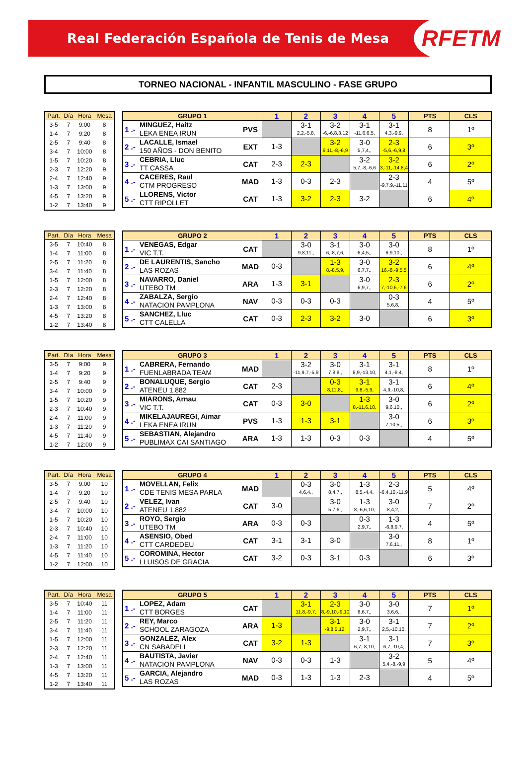Real Federación Española de Tenis de Mesa
RFETM
TORNEO NACIONAL - INFANTIL MASCULINO - FASE GRUPO
| Part. | Día | Hora | Mesa |
| --- | --- | --- | --- |
| 3-5 | 7 | 9:00 | 8 |
| 1-4 | 7 | 9:20 | 8 |
| 2-5 | 7 | 9:40 | 8 |
| 3-4 | 7 | 10:00 | 8 |
| 1-5 | 7 | 10:20 | 8 |
| 2-3 | 7 | 12:20 | 9 |
| 2-4 | 7 | 12:40 | 9 |
| 1-3 | 7 | 13:00 | 9 |
| 4-5 | 7 | 13:20 | 9 |
| 1-2 | 7 | 13:40 | 9 |
| GRUPO 1 | | | 1 | 2 | 3 | 4 | 5 | | PTS | CLS |
| --- | --- | --- | --- | --- | --- | --- | --- | --- | --- | --- |
| 1 .- | MINGUEZ, Haitz LEKA ENEA IRUN | PVS | | 3-1 2,2,-5,8, | 3-2 -6,-6,8,3,12 | 3-1 -11,6,6,5, | 3-1 4,3,-9,9, | | 8 | 1º |
| 2 .- | LACALLE, Ismael 150 AÑOS - DON BENITO | EXT | 1-3 | | 3-2 9,11,-8,-6,9 | 3-0 5,7,4,, | 2-3 -5,6,-6,9,8 | | 6 | 3º |
| 3 .- | CEBRIA, Lluc TT CASSA | CAT | 2-3 | 2-3 | | 3-2 5,7,-8,-6,6 | 3-2 3,-11,-14,8,4 | | 6 | 2º |
| 4 .- | CACERES, Raul CTM PROGRESO | MAD | 1-3 | 0-3 | 2-3 | | 2-3 -9,7,9,-11,11 | | 4 | 5º |
| 5 .- | LLORENS, Victor CTT RIPOLLET | CAT | 1-3 | 3-2 | 2-3 | 3-2 | | | 6 | 4º |
| Part. | Día | Hora | Mesa |
| --- | --- | --- | --- |
| 3-5 | 7 | 10:40 | 8 |
| 1-4 | 7 | 11:00 | 8 |
| 2-5 | 7 | 11:20 | 8 |
| 3-4 | 7 | 11:40 | 8 |
| 1-5 | 7 | 12:00 | 8 |
| 2-3 | 7 | 12:20 | 8 |
| 2-4 | 7 | 12:40 | 8 |
| 1-3 | 7 | 13:00 | 8 |
| 4-5 | 7 | 13:20 | 8 |
| 1-2 | 7 | 13:40 | 8 |
| GRUPO 2 | | | 1 | 2 | 3 | 4 | 5 | | PTS | CLS |
| --- | --- | --- | --- | --- | --- | --- | --- | --- | --- | --- |
| 1 .- | VENEGAS, Edgar VIC T.T. | CAT | | 3-0 9,8,11,, | 3-1 6,-8,7,6, | 3-0 6,4,5,, | 3-0 6,9,10,, | | 8 | 1º |
| 2 .- | DE LAURENTIS, Sancho LAS ROZAS | MAD | 0-3 | | 1-3 8,-8,5,9, | 3-0 6,7,7,, | 3-2 16,-8,-9,5,5 | | 6 | 4º |
| 3 .- | NAVARRO, Daniel UTEBO TM | ARA | 1-3 | 3-1 | | 3-0 6,9,7,, | 2-3 7,-10,6,-7,6 | | 6 | 2º |
| 4 .- | ZABALZA, Sergio NATACION PAMPLONA | NAV | 0-3 | 0-3 | 0-3 | | 0-3 5,6,8,, | | 4 | 5º |
| 5 .- | SANCHEZ, Lluc CTT CALELLA | CAT | 0-3 | 2-3 | 3-2 | 3-0 | | | 6 | 3º |
| Part. | Día | Hora | Mesa |
| --- | --- | --- | --- |
| 3-5 | 7 | 9:00 | 9 |
| 1-4 | 7 | 9:20 | 9 |
| 2-5 | 7 | 9:40 | 9 |
| 3-4 | 7 | 10:00 | 9 |
| 1-5 | 7 | 10:20 | 9 |
| 2-3 | 7 | 10:40 | 9 |
| 2-4 | 7 | 11:00 | 9 |
| 1-3 | 7 | 11:20 | 9 |
| 4-5 | 7 | 11:40 | 9 |
| 1-2 | 7 | 12:00 | 9 |
| GRUPO 3 | | | 1 | 2 | 3 | 4 | 5 | | PTS | CLS |
| --- | --- | --- | --- | --- | --- | --- | --- | --- | --- | --- |
| 1 .- | CABRERA, Fernando FUENLABRADA TEAM | MAD | | 3-2 -11,9,7,-5,9 | 3-0 7,8,8,, | 3-1 8,9,-13,10, | 3-1 4,1,-8,4, | | 8 | 1º |
| 2 .- | BONALUQUE, Sergio ATENEU 1.882 | CAT | 2-3 | | 0-3 8,11,8,, | 3-1 9,8,-5,9, | 3-1 4,9,-10,8, | | 6 | 4º |
| 3 .- | MIARONS, Arnau VIC T.T. | CAT | 0-3 | 3-0 | | 1-3 8,-11,6,10, | 3-0 9,6,10,, | | 6 | 2º |
| 4 .- | MIKELAJAUREGI, Aimar LEKA ENEA IRUN | PVS | 1-3 | 1-3 | 3-1 | | 3-0 7,10,5,, | | 6 | 3º |
| 5 .- | SEBASTIAN, Alejandro PUBLIMAX CAI SANTIAGO | ARA | 1-3 | 1-3 | 0-3 | 0-3 | | | 4 | 5º |
| Part. | Día | Hora | Mesa |
| --- | --- | --- | --- |
| 3-5 | 7 | 9:00 | 10 |
| 1-4 | 7 | 9:20 | 10 |
| 2-5 | 7 | 9:40 | 10 |
| 3-4 | 7 | 10:00 | 10 |
| 1-5 | 7 | 10:20 | 10 |
| 2-3 | 7 | 10:40 | 10 |
| 2-4 | 7 | 11:00 | 10 |
| 1-3 | 7 | 11:20 | 10 |
| 4-5 | 7 | 11:40 | 10 |
| 1-2 | 7 | 12:00 | 10 |
| GRUPO 4 | | | 1 | 2 | 3 | 4 | 5 | | PTS | CLS |
| --- | --- | --- | --- | --- | --- | --- | --- | --- | --- | --- |
| 1 .- | MOVELLAN, Felix CDE TENIS MESA PARLA | MAD | | 0-3 4,6,4,, | 3-0 8,4,7,, | 1-3 8,5,-4,4, | 2-3 -6,4,10,-11,9 | | 5 | 4º |
| 2 .- | VELEZ, Ivan ATENEU 1.882 | CAT | 3-0 | | 3-0 5,7,6,, | 1-3 8,-6,6,10, | 3-0 8,4,2,, | | 7 | 2º |
| 3 .- | ROYO, Sergio UTEBO TM | ARA | 0-3 | 0-3 | | 0-3 2,9,7,, | 1-3 -6,8,9,7, | | 4 | 5º |
| 4 .- | ASENSIO, Obed CTT CARDEDEU | CAT | 3-1 | 3-1 | 3-0 | | 3-0 7,6,11,, | | 8 | 1º |
| 5 .- | COROMINA, Hector LLUISOS DE GRACIA | CAT | 3-2 | 0-3 | 3-1 | 0-3 | | | 6 | 3º |
| Part. | Día | Hora | Mesa |
| --- | --- | --- | --- |
| 3-5 | 7 | 10:40 | 11 |
| 1-4 | 7 | 11:00 | 11 |
| 2-5 | 7 | 11:20 | 11 |
| 3-4 | 7 | 11:40 | 11 |
| 1-5 | 7 | 12:00 | 11 |
| 2-3 | 7 | 12:20 | 11 |
| 2-4 | 7 | 12:40 | 11 |
| 1-3 | 7 | 13:00 | 11 |
| 4-5 | 7 | 13:20 | 11 |
| 1-2 | 7 | 13:40 | 11 |
| GRUPO 5 | | | 1 | 2 | 3 | 4 | 5 | | PTS | CLS |
| --- | --- | --- | --- | --- | --- | --- | --- | --- | --- | --- |
| 1 .- | LOPEZ, Adam CTT BORGES | CAT | | 3-1 11,8,-9,7, | 2-3 8,-9,10,-9,10 | 3-0 8,6,7,, | 3-0 3,6,6,, | | 7 | 1º |
| 2 .- | REY, Marco SCHOOL ZARAGOZA | ARA | 1-3 | | 3-1 -9,8,5,12, | 3-0 2,9,7,, | 3-1 2,5,-10,10, | | 7 | 2º |
| 3 .- | GONZALEZ, Alex CN SABADELL | CAT | 3-2 | 1-3 | | 3-1 6,7,-8,10, | 3-1 6,7,-10,4, | | 7 | 3º |
| 4 .- | BAUTISTA, Javier NATACION PAMPLONA | NAV | 0-3 | 0-3 | 1-3 | | 3-2 5,4,-8,-9,9 | | 5 | 4º |
| 5 .- | GARCIA, Alejandro LAS ROZAS | MAD | 0-3 | 1-3 | 1-3 | 2-3 | | | 4 | 5º |